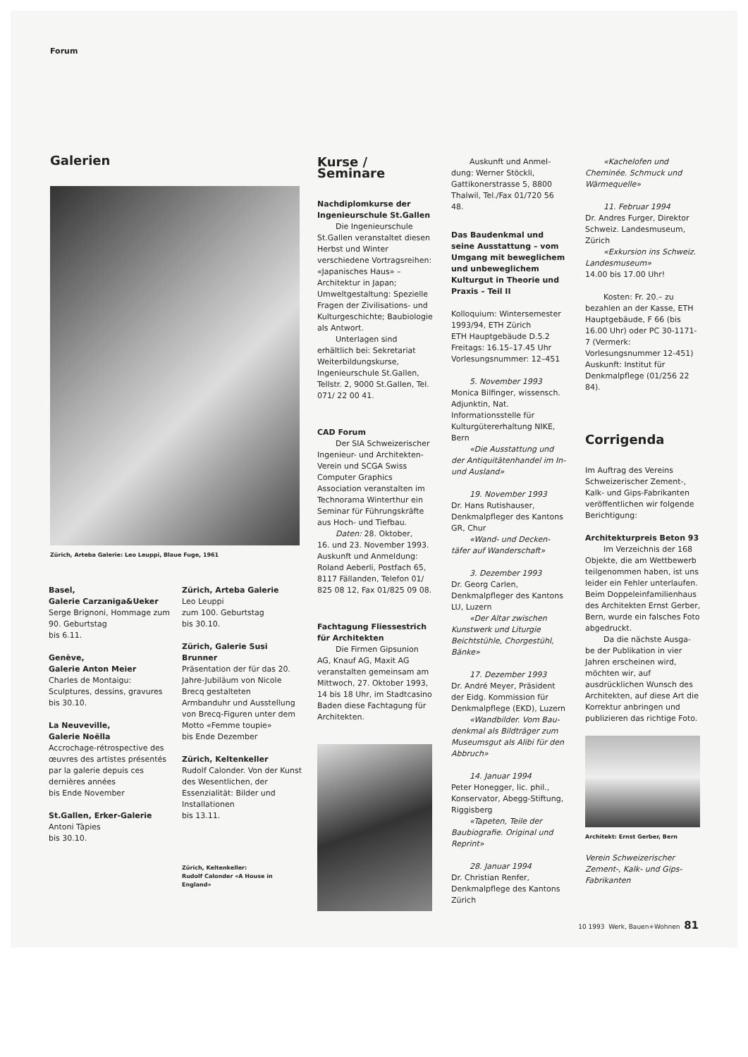Forum
Galerien
Zürich, Arteba Galerie: Leo Leuppi, Blaue Fuge, 1961
Basel,
Galerie Carzaniga&Ueker
Serge Brignoni, Hommage zum 90. Geburtstag
bis 6.11.
Genève,
Galerie Anton Meier
Charles de Montaigu: Sculptures, dessins, gravures
bis 30.10.
La Neuveville,
Galerie Noëlla
Accrochage-rétrospective des œuvres des artistes présentés par la galerie depuis ces dernières années
bis Ende November
St.Gallen, Erker-Galerie
Antoni Tàpies
bis 30.10.
Zürich, Arteba Galerie
Leo Leuppi
zum 100. Geburtstag
bis 30.10.
Zürich, Galerie Susi Brunner
Präsentation der für das 20. Jahre-Jubiläum von Nicole Brecq gestalteten Armbanduhr und Ausstellung von Brecq-Figuren unter dem Motto «Femme toupie»
bis Ende Dezember
Zürich, Keltenkeller
Rudolf Calonder. Von der Kunst des Wesentlichen, der Essenzialität: Bilder und Installationen
bis 13.11.
Zürich, Keltenkeller:
Rudolf Calonder «A House in England»
Kurse / Seminare
Nachdiplomkurse der Ingenieurschule St.Gallen
Die Ingenieurschule
St.Gallen veranstaltet diesen Herbst und Winter verschiedene Vortragsreihen: «Japanisches Haus» – Architektur in Japan; Umweltgestaltung: Spezielle Fragen der Zivilisations- und Kulturgeschichte; Baubiologie als Antwort.
Unterlagen sind erhältlich bei: Sekretariat Weiterbildungskurse, Ingenieurschule St.Gallen, Tellstr. 2, 9000 St.Gallen, Tel. 071/ 22 00 41.
CAD Forum
Der SIA Schweizerischer Ingenieur- und Architekten-Verein und SCGA Swiss Computer Graphics Association veranstalten im Technorama Winterthur ein Seminar für Führungskräfte aus Hoch- und Tiefbau.
Daten: 28. Oktober,
16. und 23. November 1993. Auskunft und Anmeldung: Roland Aeberli, Postfach 65, 8117 Fällanden, Telefon 01/ 825 08 12, Fax 01/825 09 08.
Fachtagung Fliessestrich für Architekten
Die Firmen Gipsunion
AG, Knauf AG, Maxit AG veranstalten gemeinsam am Mittwoch, 27. Oktober 1993, 14 bis 18 Uhr, im Stadtcasino Baden diese Fachtagung für Architekten.
Auskunft und Anmel-
dung: Werner Stöckli, Gattikonerstrasse 5, 8800 Thalwil, Tel./Fax 01/720 56 48.
Das Baudenkmal und seine Ausstattung – vom Umgang mit beweglichem und unbeweglichem Kulturgut in Theorie und Praxis – Teil II
Kolloquium: Wintersemester 1993/94, ETH Zürich
ETH Hauptgebäude D.5.2
Freitags: 16.15–17.45 Uhr
Vorlesungsnummer: 12–451
5. November 1993
Monica Bilfinger, wissensch. Adjunktin, Nat. Informationsstelle für Kulturgütererhaltung NIKE, Bern
«Die Ausstattung und
der Antiquitätenhandel im In- und Ausland»
19. November 1993
Dr. Hans Rutishauser, Denkmalpfleger des Kantons GR, Chur
«Wand- und Decken-
täfer auf Wanderschaft»
3. Dezember 1993
Dr. Georg Carlen, Denkmalpfleger des Kantons LU, Luzern
«Der Altar zwischen
Kunstwerk und Liturgie Beichtstühle, Chorgestühl, Bänke»
17. Dezember 1993
Dr. André Meyer, Präsident der Eidg. Kommission für Denkmalpflege (EKD), Luzern
«Wandbilder. Vom Bau-
denkmal als Bildträger zum Museumsgut als Alibi für den Abbruch»
14. Januar 1994
Peter Honegger, lic. phil., Konservator, Abegg-Stiftung, Riggisberg
«Tapeten, Teile der
Baubiografie. Original und Reprint»
28. Januar 1994
Dr. Christian Renfer, Denkmalpflege des Kantons Zürich
«Kachelofen und
Cheminée. Schmuck und Wärmequelle»
11. Februar 1994
Dr. Andres Furger, Direktor Schweiz. Landesmuseum, Zürich
«Exkursion ins Schweiz.
Landesmuseum»
14.00 bis 17.00 Uhr!
Kosten: Fr. 20.– zu
bezahlen an der Kasse, ETH Hauptgebäude, F 66 (bis 16.00 Uhr) oder PC 30-1171-7 (Vermerk: Vorlesungsnummer 12-451) Auskunft: Institut für Denkmalpflege (01/256 22 84).
Corrigenda
Im Auftrag des Vereins Schweizerischer Zement-, Kalk- und Gips-Fabrikanten veröffentlichen wir folgende Berichtigung:
Architekturpreis Beton 93
Im Verzeichnis der 168
Objekte, die am Wettbewerb teilgenommen haben, ist uns leider ein Fehler unterlaufen. Beim Doppeleinfamilienhaus des Architekten Ernst Gerber, Bern, wurde ein falsches Foto abgedruckt.
Da die nächste Ausga-
be der Publikation in vier Jahren erscheinen wird, möchten wir, auf ausdrücklichen Wunsch des Architekten, auf diese Art die Korrektur anbringen und publizieren das richtige Foto.
Architekt: Ernst Gerber, Bern
Verein Schweizerischer Zement-, Kalk- und Gips-Fabrikanten
10 1993 Werk, Bauen+Wohnen 81